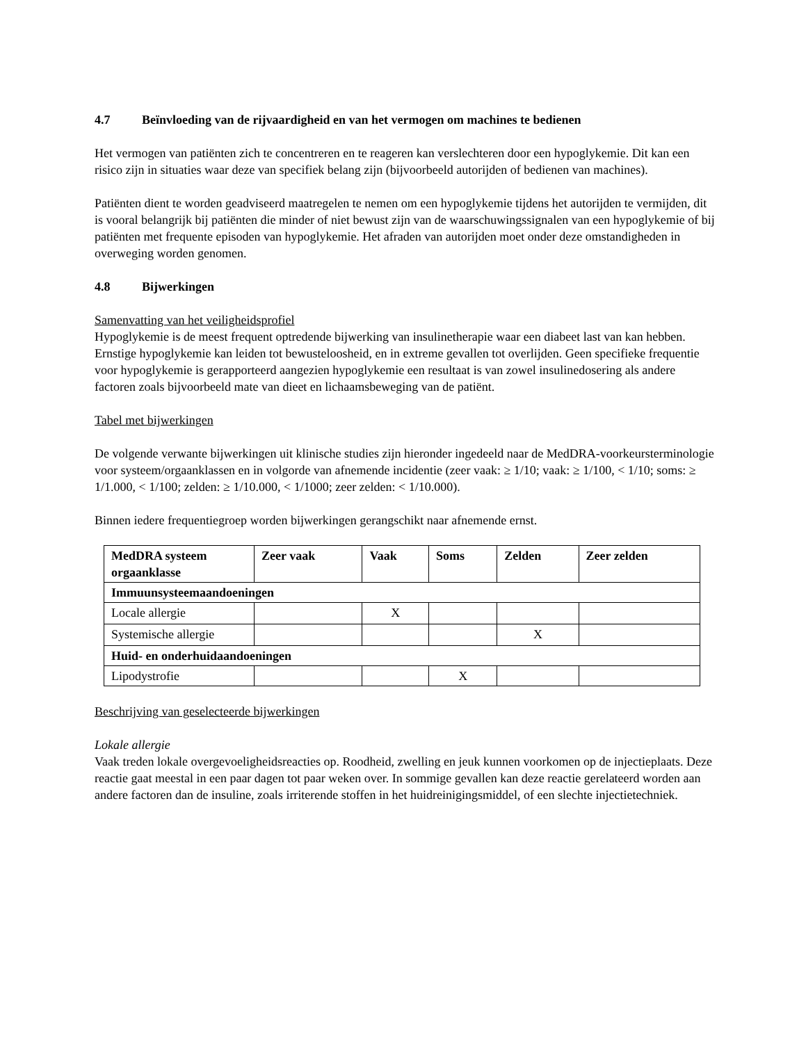4.7 Beïnvloeding van de rijvaardigheid en van het vermogen om machines te bedienen
Het vermogen van patiënten zich te concentreren en te reageren kan verslechteren door een hypoglykemie. Dit kan een risico zijn in situaties waar deze van specifiek belang zijn (bijvoorbeeld autorijden of bedienen van machines).
Patiënten dient te worden geadviseerd maatregelen te nemen om een hypoglykemie tijdens het autorijden te vermijden, dit is vooral belangrijk bij patiënten die minder of niet bewust zijn van de waarschuwingssignalen van een hypoglykemie of bij patiënten met frequente episoden van hypoglykemie. Het afraden van autorijden moet onder deze omstandigheden in overweging worden genomen.
4.8 Bijwerkingen
Samenvatting van het veiligheidsprofiel
Hypoglykemie is de meest frequent optredende bijwerking van insulinetherapie waar een diabeet last van kan hebben. Ernstige hypoglykemie kan leiden tot bewusteloosheid, en in extreme gevallen tot overlijden. Geen specifieke frequentie voor hypoglykemie is gerapporteerd aangezien hypoglykemie een resultaat is van zowel insulinedosering als andere factoren zoals bijvoorbeeld mate van dieet en lichaamsbeweging van de patiënt.
Tabel met bijwerkingen
De volgende verwante bijwerkingen uit klinische studies zijn hieronder ingedeeld naar de MedDRA-voorkeursterminologie voor systeem/orgaanklassen en in volgorde van afnemende incidentie (zeer vaak: ≥ 1/10; vaak: ≥ 1/100, < 1/10; soms: ≥ 1/1.000, < 1/100; zelden: ≥ 1/10.000, < 1/1000; zeer zelden: < 1/10.000).
Binnen iedere frequentiegroep worden bijwerkingen gerangschikt naar afnemende ernst.
| MedDRA systeem orgaanklasse | Zeer vaak | Vaak | Soms | Zelden | Zeer zelden |
| --- | --- | --- | --- | --- | --- |
| Immuunsysteemaandoeningen | | | | | |
| Locale allergie | | X | | | |
| Systemische allergie | | | | X | |
| Huid- en onderhuidaandoeningen | | | | | |
| Lipodystrofie | | | X | | |
Beschrijving van geselecteerde bijwerkingen
Lokale allergie
Vaak treden lokale overgevoeligheidsreacties op. Roodheid, zwelling en jeuk kunnen voorkomen op de injectieplaats. Deze reactie gaat meestal in een paar dagen tot paar weken over. In sommige gevallen kan deze reactie gerelateerd worden aan andere factoren dan de insuline, zoals irriterende stoffen in het huidreinigingsmiddel, of een slechte injectietechniek.